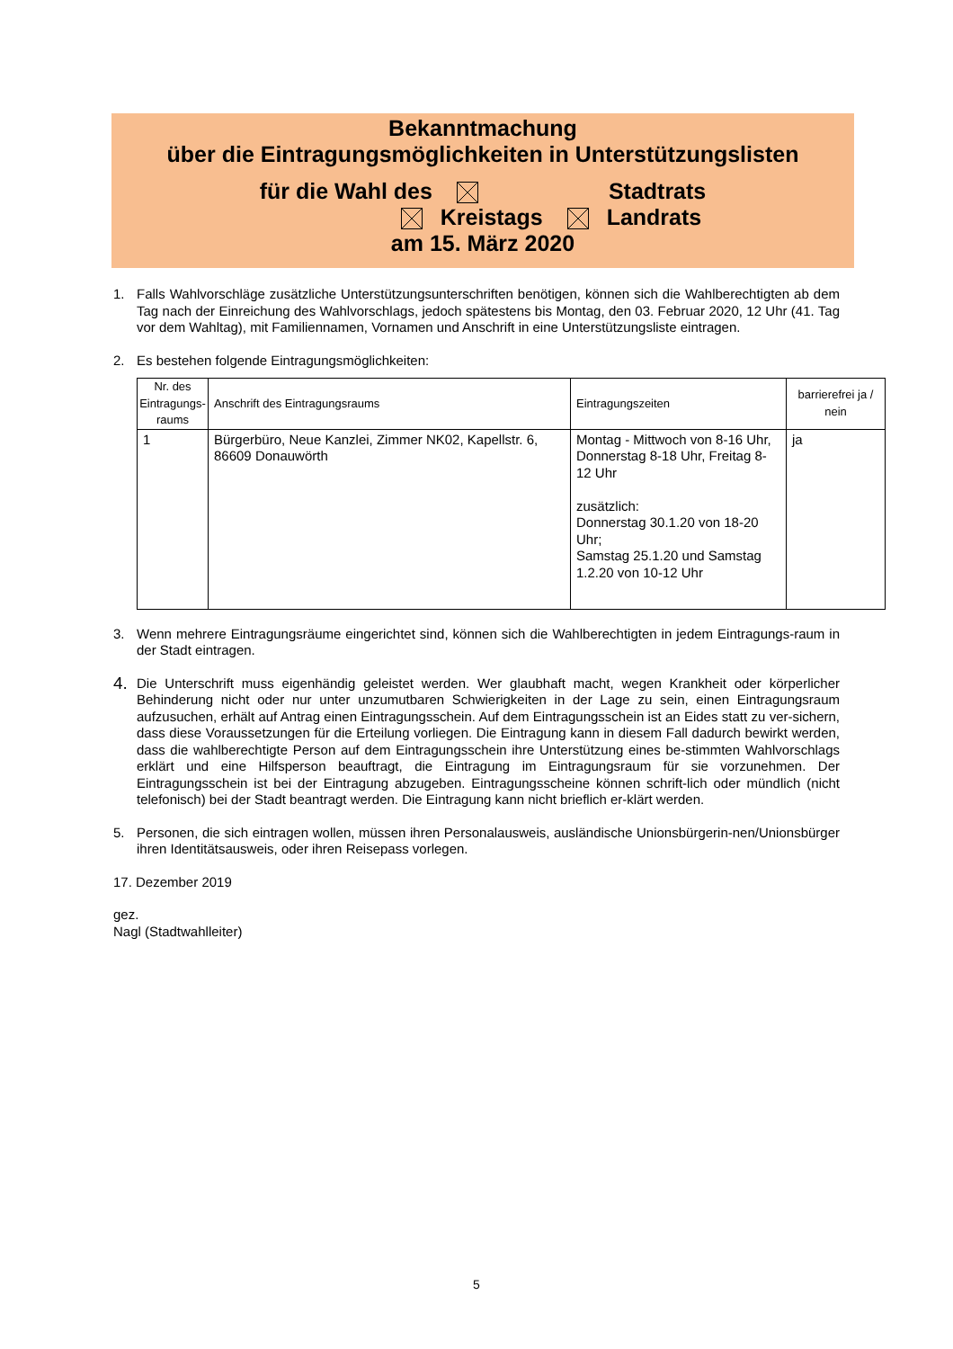Bekanntmachung
über die Eintragungsmöglichkeiten in Unterstützungslisten
für die Wahl des Stadtrats
Kreistags Landrats
am 15. März 2020
1. Falls Wahlvorschläge zusätzliche Unterstützungsunterschriften benötigen, können sich die Wahlberechtigten ab dem Tag nach der Einreichung des Wahlvorschlags, jedoch spätestens bis Montag, den 03. Februar 2020, 12 Uhr (41. Tag vor dem Wahltag), mit Familiennamen, Vornamen und Anschrift in eine Unterstützungsliste eintragen.
2. Es bestehen folgende Eintragungsmöglichkeiten:
| Nr. des Eintragungs-raums | Anschrift des Eintragungsraums | Eintragungszeiten | barrierefrei ja / nein |
| --- | --- | --- | --- |
| 1 | Bürgerbüro, Neue Kanzlei, Zimmer NK02, Kapellstr. 6, 86609 Donauwörth | Montag - Mittwoch von 8-16 Uhr, Donnerstag 8-18 Uhr, Freitag 8-12 Uhr zusätzlich: Donnerstag 30.1.20 von 18-20 Uhr; Samstag 25.1.20 und Samstag 1.2.20 von 10-12 Uhr | ja |
3. Wenn mehrere Eintragungsräume eingerichtet sind, können sich die Wahlberechtigten in jedem Eintragungs-raum in der Stadt eintragen.
4.
Die Unterschrift muss eigenhändig geleistet werden. Wer glaubhaft macht, wegen Krankheit oder körperlicher Behinderung nicht oder nur unter unzumutbaren Schwierigkeiten in der Lage zu sein, einen Eintragungsraum aufzusuchen, erhält auf Antrag einen Eintragungsschein. Auf dem Eintragungsschein ist an Eides statt zu ver-sichern, dass diese Voraussetzungen für die Erteilung vorliegen. Die Eintragung kann in diesem Fall dadurch bewirkt werden, dass die wahlberechtigte Person auf dem Eintragungsschein ihre Unterstützung eines be-stimmten Wahlvorschlags erklärt und eine Hilfsperson beauftragt, die Eintragung im Eintragungsraum für sie vorzunehmen. Der Eintragungsschein ist bei der Eintragung abzugeben. Eintragungsscheine können schrift-lich oder mündlich (nicht telefonisch) bei der Stadt beantragt werden. Die Eintragung kann nicht brieflich er-klärt werden.
5. Personen, die sich eintragen wollen, müssen ihren Personalausweis, ausländische Unionsbürgerin-nen/Unionsbürger ihren Identitätsausweis, oder ihren Reisepass vorlegen.
17. Dezember 2019
gez.
Nagl (Stadtwahlleiter)
5